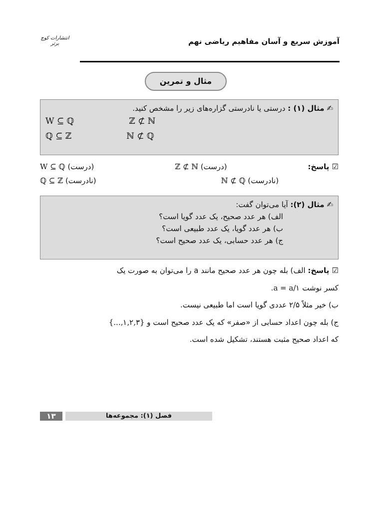آموزش سریع و آسان مفاهیم ریاضی نهم انتشارات کوچ برتر
مثال و تمرین
✍ مثال (۱) : درستی یا نادرستی گزاره‌های زیر را مشخص کنید.
W ⊆ ℚ ℤ ⊄ ℕ
ℚ ⊆ ℤ ℕ ⊄ ℚ
☑ پاسخ: (درست) ℤ ⊄ ℕ (درست) W ⊆ ℚ
(نادرست) ℕ ⊄ ℚ (نادرست) ℚ ⊆ ℤ
✍ مثال (۲): آیا می‌توان گفت:
الف) هر عدد صحیح، یک عدد گویا است؟
ب) هر عدد گویا، یک عدد طبیعی است؟
ج) هر عدد حسابی، یک عدد صحیح است؟
☑ پاسخ: الف) بله چون هر عدد صحیح مانند a را می‌توان به صورت یک
کسر نوشت a = a/۱.
ب) خیر مثلاً ۲/۵ عددی گویا است اما طبیعی نیست.
ج) بله چون اعداد حسابی از «صفر» که یک عدد صحیح است و {۱,۲,۳,...}
که اعداد صحیح مثبت هستند، تشکیل شده است.
۱۳ فصل (۱): مجموعه‌ها